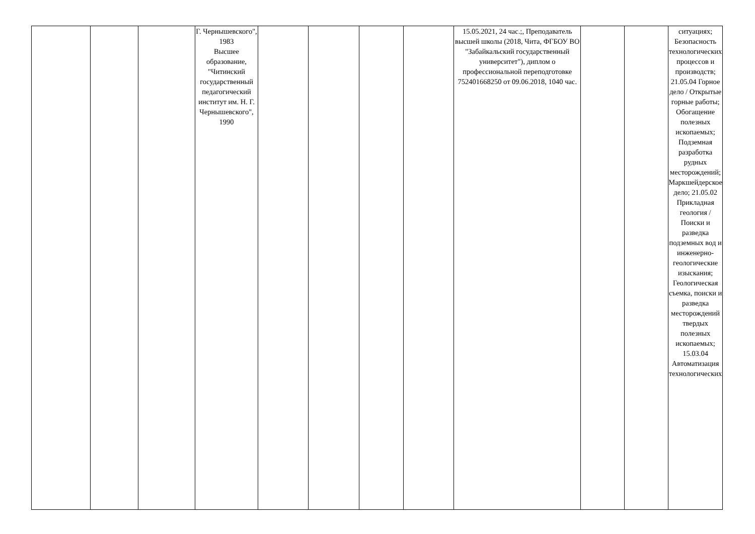| | | | Г. Чернышевского", 1983 Высшее образование, "Читинский государственный педагогический институт им. Н. Г. Чернышевского", 1990 | | | | | 15.05.2021, 24 час.;, Преподаватель высшей школы (2018, Чита, ФГБОУ ВО "Забайкальский государственный университет"), диплом о профессиональной переподготовке 752401668250 от 09.06.2018, 1040 час. | | | ситуациях; Безопасность технологических процессов и производств; 21.05.04 Горное дело / Открытые горные работы; Обогащение полезных ископаемых; Подземная разработка рудных месторождений; Маркшейдерское дело; 21.05.02 Прикладная геология / Поиски и разведка подземных вод и инженерно-геологические изыскания; Геологическая съемка, поиски и разведка месторождений твердых полезных ископаемых; 15.03.04 Автоматизация технологических |